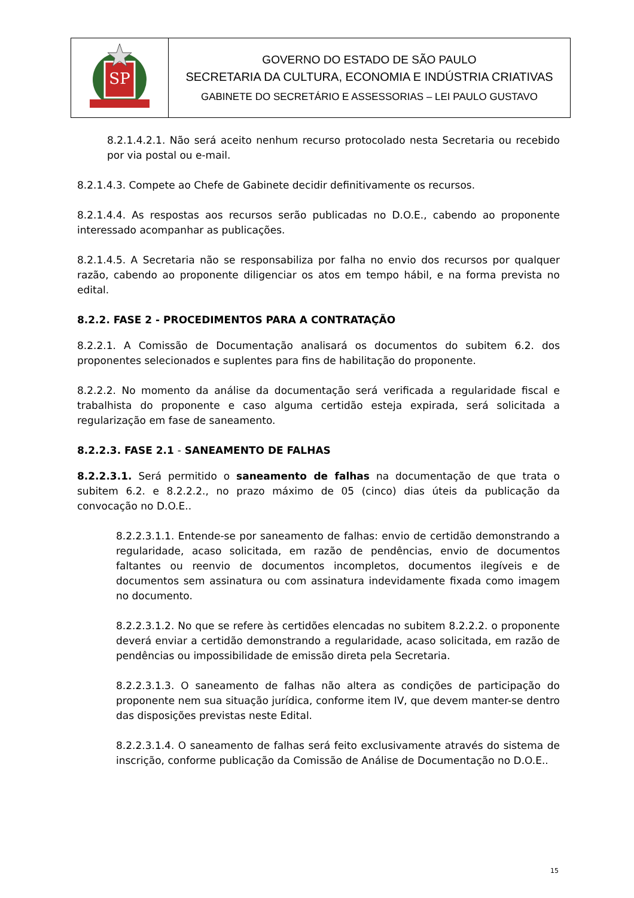| SP | GOVERNO DO ESTADO DE SÃO PAULO SECRETARIA DA CULTURA, ECONOMIA E INDÚSTRIA CRIATIVAS GABINETE DO SECRETÁRIO E ASSESSORIAS – LEI PAULO GUSTAVO |
8.2.1.4.2.1. Não será aceito nenhum recurso protocolado nesta Secretaria ou recebido por via postal ou e-mail.
8.2.1.4.3. Compete ao Chefe de Gabinete decidir definitivamente os recursos.
8.2.1.4.4. As respostas aos recursos serão publicadas no D.O.E., cabendo ao proponente interessado acompanhar as publicações.
8.2.1.4.5. A Secretaria não se responsabiliza por falha no envio dos recursos por qualquer razão, cabendo ao proponente diligenciar os atos em tempo hábil, e na forma prevista no edital.
8.2.2. FASE 2 - PROCEDIMENTOS PARA A CONTRATAÇÃO
8.2.2.1. A Comissão de Documentação analisará os documentos do subitem 6.2. dos proponentes selecionados e suplentes para fins de habilitação do proponente.
8.2.2.2. No momento da análise da documentação será verificada a regularidade fiscal e trabalhista do proponente e caso alguma certidão esteja expirada, será solicitada a regularização em fase de saneamento.
8.2.2.3. FASE 2.1 - SANEAMENTO DE FALHAS
8.2.2.3.1. Será permitido o saneamento de falhas na documentação de que trata o subitem 6.2. e 8.2.2.2., no prazo máximo de 05 (cinco) dias úteis da publicação da convocação no D.O.E..
8.2.2.3.1.1. Entende-se por saneamento de falhas: envio de certidão demonstrando a regularidade, acaso solicitada, em razão de pendências, envio de documentos faltantes ou reenvio de documentos incompletos, documentos ilegíveis e de documentos sem assinatura ou com assinatura indevidamente fixada como imagem no documento.
8.2.2.3.1.2. No que se refere às certidões elencadas no subitem 8.2.2.2. o proponente deverá enviar a certidão demonstrando a regularidade, acaso solicitada, em razão de pendências ou impossibilidade de emissão direta pela Secretaria.
8.2.2.3.1.3. O saneamento de falhas não altera as condições de participação do proponente nem sua situação jurídica, conforme item IV, que devem manter-se dentro das disposições previstas neste Edital.
8.2.2.3.1.4. O saneamento de falhas será feito exclusivamente através do sistema de inscrição, conforme publicação da Comissão de Análise de Documentação no D.O.E..
15